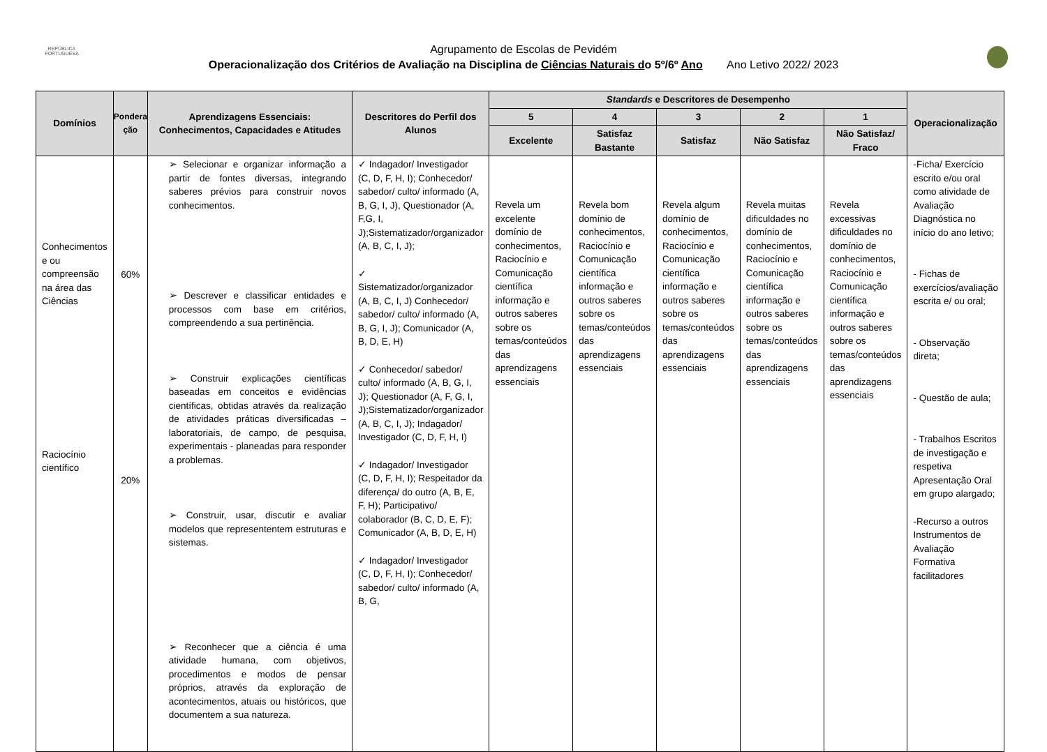REPÚBLICA
PORTUGUESA
Agrupamento de Escolas de Pevidém
Operacionalização dos Critérios de Avaliação na Disciplina de Ciências Naturais do 5º/6º Ano Ano Letivo 2022/ 2023
| Domínios | Pondera ção | Aprendizagens Essenciais: Conhecimentos, Capacidades e Atitudes | Descritores do Perfil dos Alunos | Standards e Descritores de Desempenho | | | | | Operacionalização |
| --- | --- | --- | --- | --- | --- | --- | --- | --- | --- |
| | | | | 5 | 4 | 3 | 2 | 1 | |
| | | | | Excelente | Satisfaz Bastante | Satisfaz | Não Satisfaz | Não Satisfaz/ Fraco | |
| Conhecimentos e ou compreensão na área das Ciências Raciocínio científico | 60% 20% | ➢ Selecionar e organizar informação a partir de fontes diversas, integrando saberes prévios para construir novos conhecimentos. ➢ Descrever e classificar entidades e processos com base em critérios, compreendendo a sua pertinência. ➢ Construir explicações científicas baseadas em conceitos e evidências científicas, obtidas através da realização de atividades práticas diversificadas – laboratoriais, de campo, de pesquisa, experimentais - planeadas para responder a problemas. ➢ Construir, usar, discutir e avaliar modelos que represententem estruturas e sistemas. ➢ Reconhecer que a ciência é uma atividade humana, com objetivos, procedimentos e modos de pensar próprios, através da exploração de acontecimentos, atuais ou históricos, que documentem a sua natureza. | ✓ Indagador/ Investigador (C, D, F, H, I); Conhecedor/ sabedor/ culto/ informado (A, B, G, I, J), Questionador (A, F,G, I, J);Sistematizador/organizador (A, B, C, I, J); ✓ Sistematizador/organizador (A, B, C, I, J) Conhecedor/ sabedor/ culto/ informado (A, B, G, I, J); Comunicador (A, B, D, E, H) ✓ Conhecedor/ sabedor/ culto/ informado (A, B, G, I, J); Questionador (A, F, G, I, J);Sistematizador/organizador (A, B, C, I, J); Indagador/ Investigador (C, D, F, H, I) ✓ Indagador/ Investigador (C, D, F, H, I); Respeitador da diferença/ do outro (A, B, E, F, H); Participativo/ colaborador (B, C, D, E, F); Comunicador (A, B, D, E, H) ✓ Indagador/ Investigador (C, D, F, H, I); Conhecedor/ sabedor/ culto/ informado (A, B, G, | Revela um excelente domínio de conhecimentos, Raciocínio e Comunicação científica informação e outros saberes sobre os temas/conteúdos das aprendizagens essenciais | Revela bom domínio de conhecimentos, Raciocínio e Comunicação científica informação e outros saberes sobre os temas/conteúdos das aprendizagens essenciais | Revela algum domínio de conhecimentos, Raciocínio e Comunicação científica informação e outros saberes sobre os temas/conteúdos das aprendizagens essenciais | Revela muitas dificuldades no domínio de conhecimentos, Raciocínio e Comunicação científica informação e outros saberes sobre os temas/conteúdos das aprendizagens essenciais | Revela excessivas dificuldades no domínio de conhecimentos, Raciocínio e Comunicação científica informação e outros saberes sobre os temas/conteúdos das aprendizagens essenciais | -Ficha/ Exercício escrito e/ou oral como atividade de Avaliação Diagnóstica no início do ano letivo; - Fichas de exercícios/avaliação escrita e/ ou oral; - Observação direta; - Questão de aula; - Trabalhos Escritos de investigação e respetiva Apresentação Oral em grupo alargado; -Recurso a outros Instrumentos de Avaliação Formativa facilitadores |